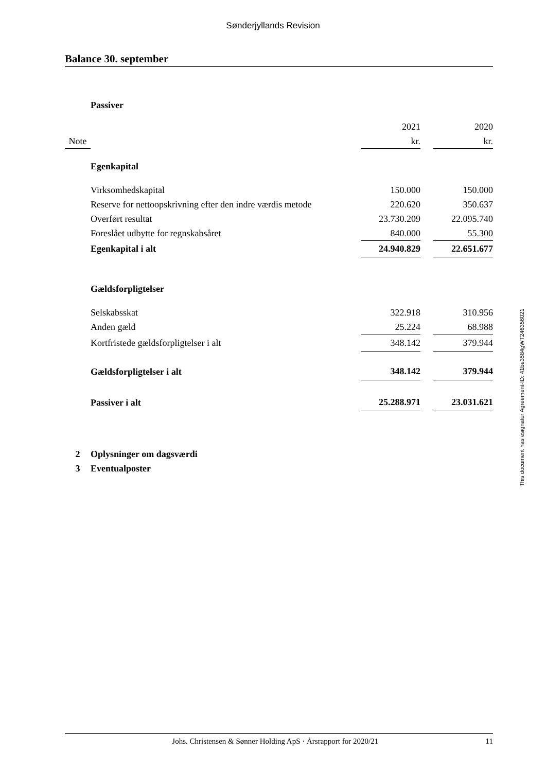Sønderjyllands Revision
Balance 30. september
| | Passiver | | | | |
| | | 2021 | | 2020 | |
| Note | | kr. | | kr. | |
| | Egenkapital | | | | |
| | Virksomhedskapital | 150.000 | | 150.000 | |
| | Reserve for nettoopskrivning efter den indre værdis metode | 220.620 | | 350.637 | |
| | Overført resultat | 23.730.209 | | 22.095.740 | |
| | Foreslået udbytte for regnskabsåret | 840.000 | | 55.300 | |
| | Egenkapital i alt | 24.940.829 | | 22.651.677 | |
| | Gældsforpligtelser | | | | |
| | Selskabsskat | 322.918 | | 310.956 | |
| | Anden gæld | 25.224 | | 68.988 | |
| | Kortfristede gældsforpligtelser i alt | 348.142 | | 379.944 | |
| | Gældsforpligtelser i alt | 348.142 | | 379.944 | |
| | Passiver i alt | 25.288.971 | | 23.031.621 | |
| 2 | Oplysninger om dagsværdi | | | | |
| 3 | Eventualposter | | | | |
This document has esignatur Agreement-ID: 41be3584gWT246356021
Johs. Christensen & Sønner Holding ApS · Årsrapport for 2020/21 11